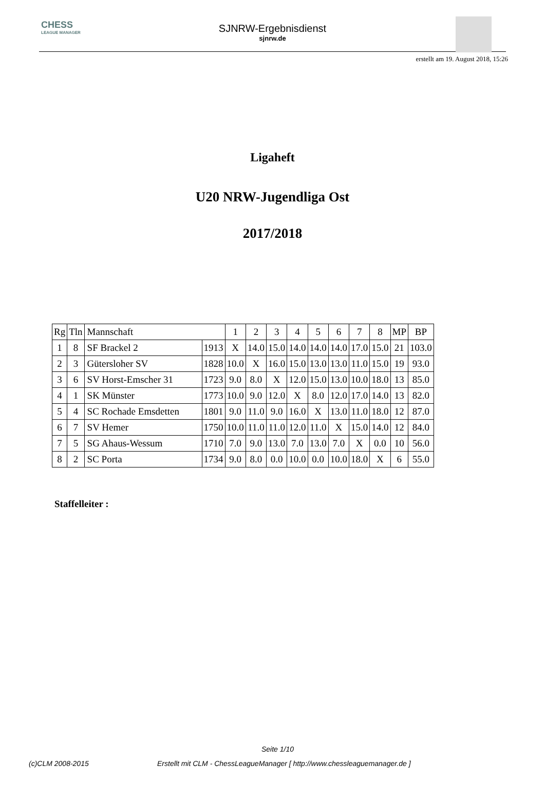CHESS
LEAGUE MANAGER
SJNRW-Ergebnisdienst
sjnrw.de
erstellt am 19. August 2018, 15:26
Ligaheft
U20 NRW-Jugendliga Ost
2017/2018
| Rg | Tln | Mannschaft | | 1 | 2 | 3 | 4 | 5 | 6 | 7 | 8 | MP | BP |
| --- | --- | --- | --- | --- | --- | --- | --- | --- | --- | --- | --- | --- | --- |
| 1 | 8 | SF Brackel 2 | 1913 | X | 14.0 | 15.0 | 14.0 | 14.0 | 14.0 | 17.0 | 15.0 | 21 | 103.0 |
| 2 | 3 | Gütersloher SV | 1828 | 10.0 | X | 16.0 | 15.0 | 13.0 | 13.0 | 11.0 | 15.0 | 19 | 93.0 |
| 3 | 6 | SV Horst-Emscher 31 | 1723 | 9.0 | 8.0 | X | 12.0 | 15.0 | 13.0 | 10.0 | 18.0 | 13 | 85.0 |
| 4 | 1 | SK Münster | 1773 | 10.0 | 9.0 | 12.0 | X | 8.0 | 12.0 | 17.0 | 14.0 | 13 | 82.0 |
| 5 | 4 | SC Rochade Emsdetten | 1801 | 9.0 | 11.0 | 9.0 | 16.0 | X | 13.0 | 11.0 | 18.0 | 12 | 87.0 |
| 6 | 7 | SV Hemer | 1750 | 10.0 | 11.0 | 11.0 | 12.0 | 11.0 | X | 15.0 | 14.0 | 12 | 84.0 |
| 7 | 5 | SG Ahaus-Wessum | 1710 | 7.0 | 9.0 | 13.0 | 7.0 | 13.0 | 7.0 | X | 0.0 | 10 | 56.0 |
| 8 | 2 | SC Porta | 1734 | 9.0 | 8.0 | 0.0 | 10.0 | 0.0 | 10.0 | 18.0 | X | 6 | 55.0 |
Staffelleiter :
Seite 1/10
(c)CLM 2008-2015 Erstellt mit CLM - ChessLeagueManager [ http://www.chessleaguemanager.de ]